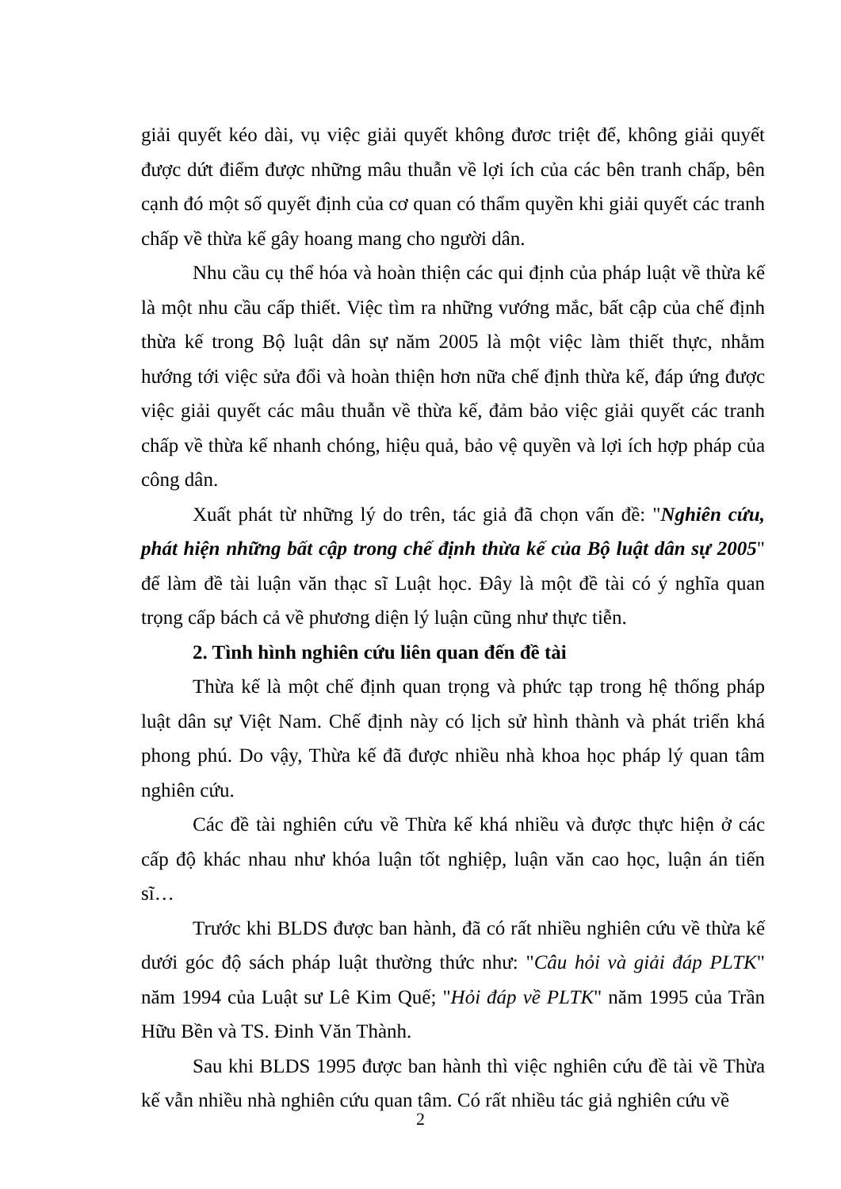giải quyết kéo dài, vụ việc giải quyết không đươc triệt để, không giải quyết được dứt điểm được những mâu thuẫn về lợi ích của các bên tranh chấp, bên cạnh đó một số quyết định của cơ quan có thẩm quyền khi giải quyết các tranh chấp về thừa kế gây hoang mang cho người dân.
Nhu cầu cụ thể hóa và hoàn thiện các qui định của pháp luật về thừa kế là một nhu cầu cấp thiết. Việc tìm ra những vướng mắc, bất cập của chế định thừa kế trong Bộ luật dân sự năm 2005 là một việc làm thiết thực, nhằm hướng tới việc sửa đổi và hoàn thiện hơn nữa chế định thừa kế, đáp ứng được việc giải quyết các mâu thuẫn về thừa kế, đảm bảo việc giải quyết các tranh chấp về thừa kế nhanh chóng, hiệu quả, bảo vệ quyền và lợi ích hợp pháp của công dân.
Xuất phát từ những lý do trên, tác giả đã chọn vấn đề: "Nghiên cứu, phát hiện những bất cập trong chế định thừa kế của Bộ luật dân sự 2005" để làm đề tài luận văn thạc sĩ Luật học. Đây là một đề tài có ý nghĩa quan trọng cấp bách cả về phương diện lý luận cũng như thực tiễn.
2. Tình hình nghiên cứu liên quan đến đề tài
Thừa kế là một chế định quan trọng và phức tạp trong hệ thống pháp luật dân sự Việt Nam. Chế định này có lịch sử hình thành và phát triển khá phong phú. Do vậy, Thừa kế đã được nhiều nhà khoa học pháp lý quan tâm nghiên cứu.
Các đề tài nghiên cứu về Thừa kế khá nhiều và được thực hiện ở các cấp độ khác nhau như khóa luận tốt nghiệp, luận văn cao học, luận án tiến sĩ…
Trước khi BLDS được ban hành, đã có rất nhiều nghiên cứu về thừa kế dưới góc độ sách pháp luật thường thức như: "Câu hỏi và giải đáp PLTK" năm 1994 của Luật sư Lê Kim Quế; "Hỏi đáp về PLTK" năm 1995 của Trần Hữu Bền và TS. Đinh Văn Thành.
Sau khi BLDS 1995 được ban hành thì việc nghiên cứu đề tài về Thừa kế vẫn nhiều nhà nghiên cứu quan tâm. Có rất nhiều tác giả nghiên cứu về
2